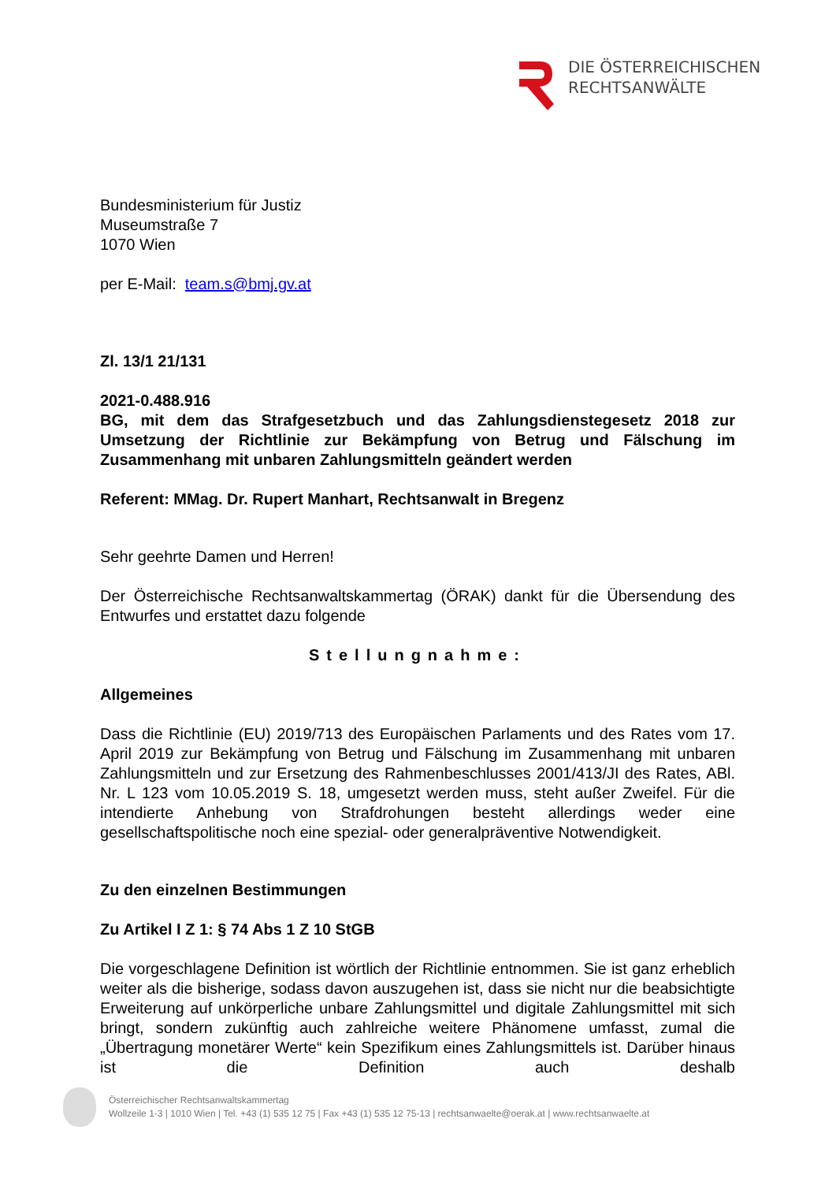DIE ÖSTERREICHISCHEN
RECHTSANWÄLTE
Bundesministerium für Justiz
Museumstraße 7
1070 Wien
per E-Mail: team.s@bmj.gv.at
Zl. 13/1 21/131
2021-0.488.916
BG, mit dem das Strafgesetzbuch und das Zahlungsdienstegesetz 2018 zur Umsetzung der Richtlinie zur Bekämpfung von Betrug und Fälschung im Zusammenhang mit unbaren Zahlungsmitteln geändert werden
Referent: MMag. Dr. Rupert Manhart, Rechtsanwalt in Bregenz
Sehr geehrte Damen und Herren!
Der Österreichische Rechtsanwaltskammertag (ÖRAK) dankt für die Übersendung des Entwurfes und erstattet dazu folgende
Stellungnahme:
Allgemeines
Dass die Richtlinie (EU) 2019/713 des Europäischen Parlaments und des Rates vom 17. April 2019 zur Bekämpfung von Betrug und Fälschung im Zusammenhang mit unbaren Zahlungsmitteln und zur Ersetzung des Rahmenbeschlusses 2001/413/JI des Rates, ABl. Nr. L 123 vom 10.05.2019 S. 18, umgesetzt werden muss, steht außer Zweifel. Für die intendierte Anhebung von Strafdrohungen besteht allerdings weder eine gesellschaftspolitische noch eine spezial- oder generalpräventive Notwendigkeit.
Zu den einzelnen Bestimmungen
Zu Artikel I Z 1: § 74 Abs 1 Z 10 StGB
Die vorgeschlagene Definition ist wörtlich der Richtlinie entnommen. Sie ist ganz erheblich weiter als die bisherige, sodass davon auszugehen ist, dass sie nicht nur die beabsichtigte Erweiterung auf unkörperliche unbare Zahlungsmittel und digitale Zahlungsmittel mit sich bringt, sondern zukünftig auch zahlreiche weitere Phänomene umfasst, zumal die „Übertragung monetärer Werte“ kein Spezifikum eines Zahlungsmittels ist. Darüber hinaus ist die Definition auch deshalb
Österreichischer Rechtsanwaltskammertag
Wollzeile 1-3 | 1010 Wien | Tel. +43 (1) 535 12 75 | Fax +43 (1) 535 12 75-13 | rechtsanwaelte@oerak.at | www.rechtsanwaelte.at